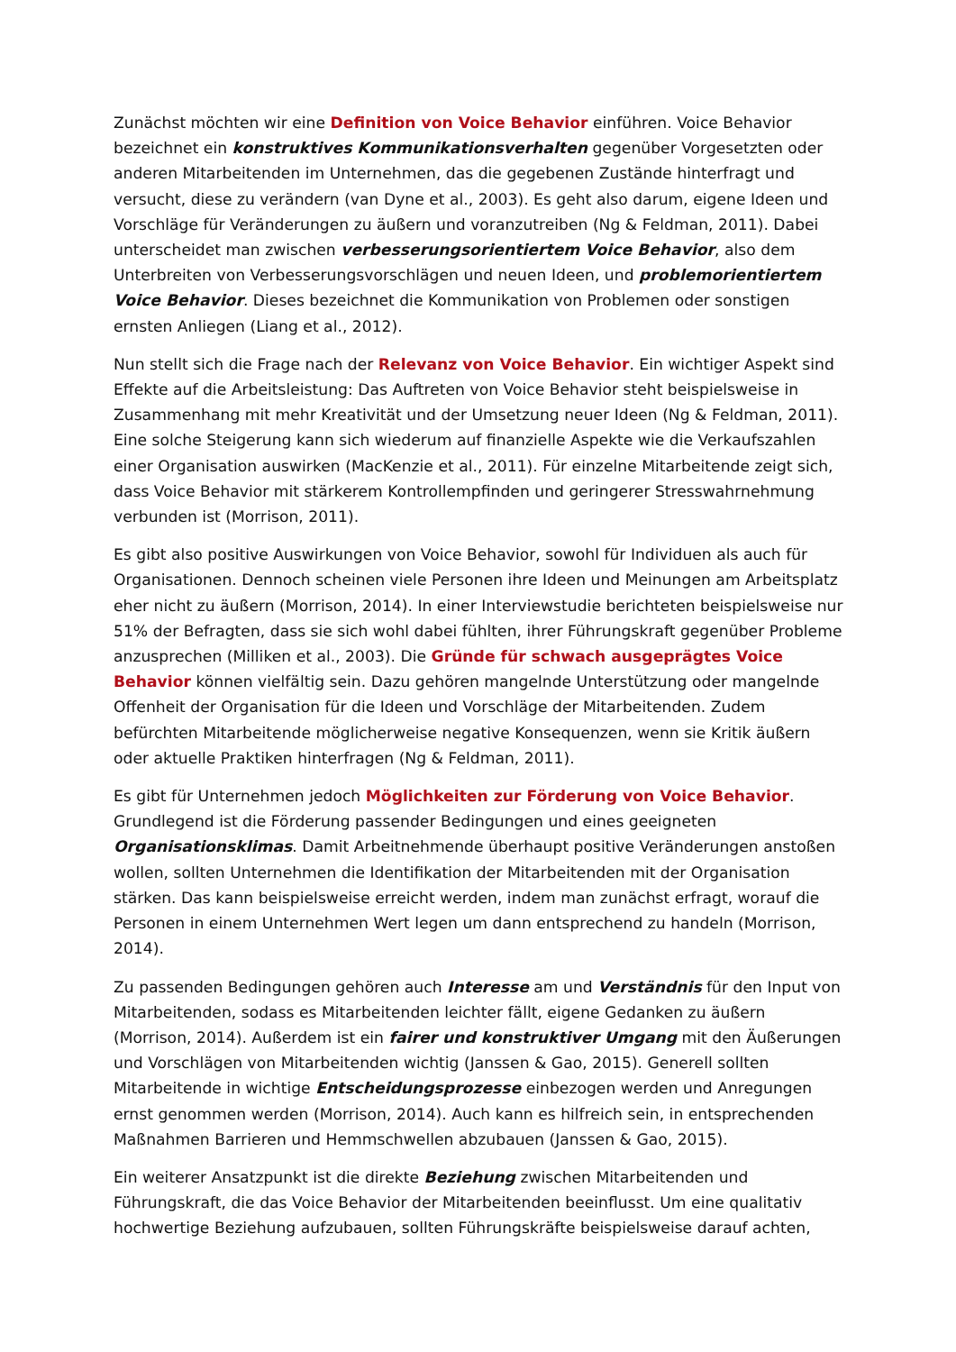Zunächst möchten wir eine Definition von Voice Behavior einführen. Voice Behavior bezeichnet ein konstruktives Kommunikationsverhalten gegenüber Vorgesetzten oder anderen Mitarbeitenden im Unternehmen, das die gegebenen Zustände hinterfragt und versucht, diese zu verändern (van Dyne et al., 2003). Es geht also darum, eigene Ideen und Vorschläge für Veränderungen zu äußern und voranzutreiben (Ng & Feldman, 2011). Dabei unterscheidet man zwischen verbesserungsorientiertem Voice Behavior, also dem Unterbreiten von Verbesserungsvorschlägen und neuen Ideen, und problemorientiertem Voice Behavior. Dieses bezeichnet die Kommunikation von Problemen oder sonstigen ernsten Anliegen (Liang et al., 2012).
Nun stellt sich die Frage nach der Relevanz von Voice Behavior. Ein wichtiger Aspekt sind Effekte auf die Arbeitsleistung: Das Auftreten von Voice Behavior steht beispielsweise in Zusammenhang mit mehr Kreativität und der Umsetzung neuer Ideen (Ng & Feldman, 2011). Eine solche Steigerung kann sich wiederum auf finanzielle Aspekte wie die Verkaufszahlen einer Organisation auswirken (MacKenzie et al., 2011). Für einzelne Mitarbeitende zeigt sich, dass Voice Behavior mit stärkerem Kontrollempfinden und geringerer Stresswahrnehmung verbunden ist (Morrison, 2011).
Es gibt also positive Auswirkungen von Voice Behavior, sowohl für Individuen als auch für Organisationen. Dennoch scheinen viele Personen ihre Ideen und Meinungen am Arbeitsplatz eher nicht zu äußern (Morrison, 2014). In einer Interviewstudie berichteten beispielsweise nur 51% der Befragten, dass sie sich wohl dabei fühlten, ihrer Führungskraft gegenüber Probleme anzusprechen (Milliken et al., 2003). Die Gründe für schwach ausgeprägtes Voice Behavior können vielfältig sein. Dazu gehören mangelnde Unterstützung oder mangelnde Offenheit der Organisation für die Ideen und Vorschläge der Mitarbeitenden. Zudem befürchten Mitarbeitende möglicherweise negative Konsequenzen, wenn sie Kritik äußern oder aktuelle Praktiken hinterfragen (Ng & Feldman, 2011).
Es gibt für Unternehmen jedoch Möglichkeiten zur Förderung von Voice Behavior. Grundlegend ist die Förderung passender Bedingungen und eines geeigneten Organisationsklimas. Damit Arbeitnehmende überhaupt positive Veränderungen anstoßen wollen, sollten Unternehmen die Identifikation der Mitarbeitenden mit der Organisation stärken. Das kann beispielsweise erreicht werden, indem man zunächst erfragt, worauf die Personen in einem Unternehmen Wert legen um dann entsprechend zu handeln (Morrison, 2014).
Zu passenden Bedingungen gehören auch Interesse am und Verständnis für den Input von Mitarbeitenden, sodass es Mitarbeitenden leichter fällt, eigene Gedanken zu äußern (Morrison, 2014). Außerdem ist ein fairer und konstruktiver Umgang mit den Äußerungen und Vorschlägen von Mitarbeitenden wichtig (Janssen & Gao, 2015). Generell sollten Mitarbeitende in wichtige Entscheidungsprozesse einbezogen werden und Anregungen ernst genommen werden (Morrison, 2014). Auch kann es hilfreich sein, in entsprechenden Maßnahmen Barrieren und Hemmschwellen abzubauen (Janssen & Gao, 2015).
Ein weiterer Ansatzpunkt ist die direkte Beziehung zwischen Mitarbeitenden und Führungskraft, die das Voice Behavior der Mitarbeitenden beeinflusst. Um eine qualitativ hochwertige Beziehung aufzubauen, sollten Führungskräfte beispielsweise darauf achten,